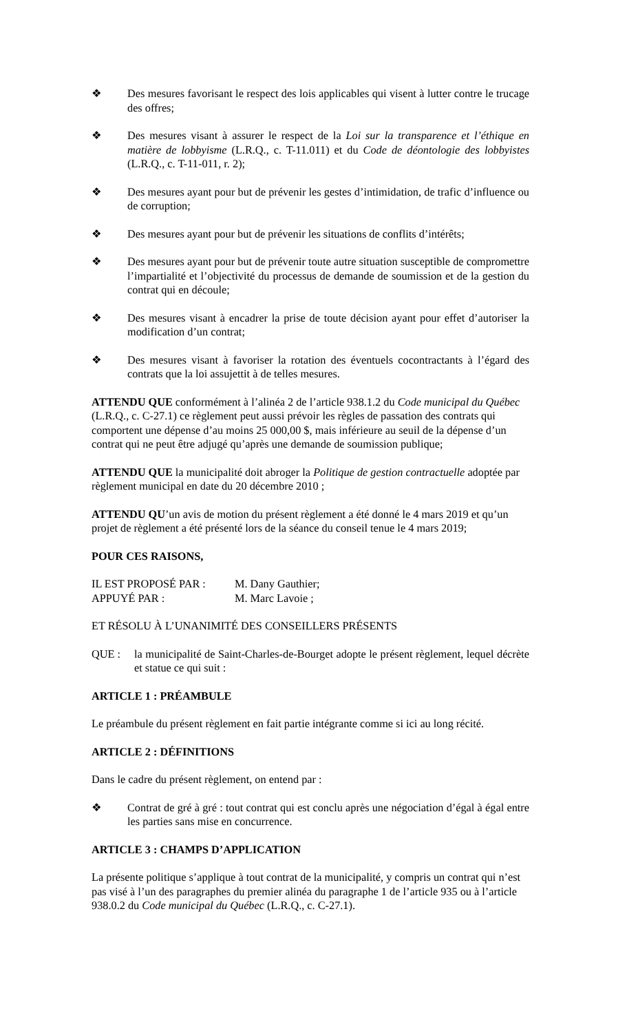❖ Des mesures favorisant le respect des lois applicables qui visent à lutter contre le trucage des offres;
❖ Des mesures visant à assurer le respect de la Loi sur la transparence et l’éthique en matière de lobbyisme (L.R.Q., c. T-11.011) et du Code de déontologie des lobbyistes (L.R.Q., c. T-11-011, r. 2);
❖ Des mesures ayant pour but de prévenir les gestes d’intimidation, de trafic d’influence ou de corruption;
❖ Des mesures ayant pour but de prévenir les situations de conflits d’intérêts;
❖ Des mesures ayant pour but de prévenir toute autre situation susceptible de compromettre l’impartialité et l’objectivité du processus de demande de soumission et de la gestion du contrat qui en découle;
❖ Des mesures visant à encadrer la prise de toute décision ayant pour effet d’autoriser la modification d’un contrat;
❖ Des mesures visant à favoriser la rotation des éventuels cocontractants à l’égard des contrats que la loi assujettit à de telles mesures.
ATTENDU QUE conformément à l’alinéa 2 de l’article 938.1.2 du Code municipal du Québec (L.R.Q., c. C-27.1) ce règlement peut aussi prévoir les règles de passation des contrats qui comportent une dépense d’au moins 25 000,00 $, mais inférieure au seuil de la dépense d’un contrat qui ne peut être adjugé qu’après une demande de soumission publique;
ATTENDU QUE la municipalité doit abroger la Politique de gestion contractuelle adoptée par règlement municipal en date du 20 décembre 2010 ;
ATTENDU QU’un avis de motion du présent règlement a été donné le 4 mars 2019 et qu’un projet de règlement a été présenté lors de la séance du conseil tenue le 4 mars 2019;
POUR CES RAISONS,
IL EST PROPOSÉ PAR : M. Dany Gauthier;
APPUYÉ PAR : M. Marc Lavoie ;
ET RÉSOLU À L’UNANIMITÉ DES CONSEILLERS PRÉSENTS
QUE : la municipalité de Saint-Charles-de-Bourget adopte le présent règlement, lequel décrète et statue ce qui suit :
ARTICLE 1 : PRÉAMBULE
Le préambule du présent règlement en fait partie intégrante comme si ici au long récité.
ARTICLE 2 : DÉFINITIONS
Dans le cadre du présent règlement, on entend par :
❖ Contrat de gré à gré : tout contrat qui est conclu après une négociation d’égal à égal entre les parties sans mise en concurrence.
ARTICLE 3 : CHAMPS D’APPLICATION
La présente politique s’applique à tout contrat de la municipalité, y compris un contrat qui n’est pas visé à l’un des paragraphes du premier alinéa du paragraphe 1 de l’article 935 ou à l’article 938.0.2 du Code municipal du Québec (L.R.Q., c. C-27.1).